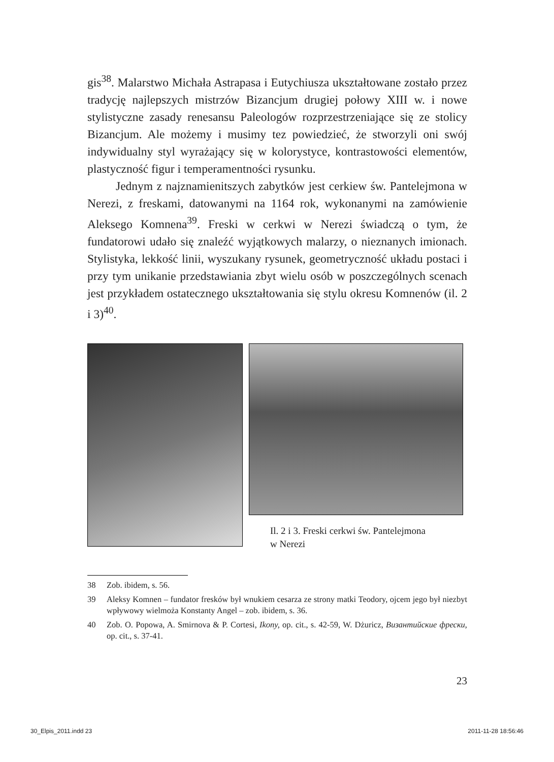gis<sup>38</sup>. Malarstwo Michała Astrapasa i Eutychiusza ukształtowane zostało przez tradycję najlepszych mistrzów Bizancjum drugiej połowy XIII w. i nowe stylistyczne zasady renesansu Paleologów rozprzestrzeniające się ze stolicy Bizancjum. Ale możemy i musimy tez powiedzieć, że stworzyli oni swój indywidualny styl wyrażający się w kolorystyce, kontrastowości elementów, plastyczność figur i temperamentności rysunku.
Jednym z najznamienitszych zabytków jest cerkiew św. Pantelejmona w Nerezi, z freskami, datowanymi na 1164 rok, wykonanymi na zamówienie Aleksego Komnena<sup>39</sup>. Freski w cerkwi w Nerezi świadczą o tym, że fundatorowi udało się znaleźć wyjątkowych malarzy, o nieznanych imionach. Stylistyka, lekkość linii, wyszukany rysunek, geometryczność układu postaci i przy tym unikanie przedstawiania zbyt wielu osób w poszczególnych scenach jest przykładem ostatecznego ukształtowania się stylu okresu Komnenów (il. 2 i 3)<sup>40</sup>.
Il. 2 i 3. Freski cerkwi św. Pantelejmona
w Nerezi
38 Zob. ibidem, s. 56.
39 Aleksy Komnen – fundator fresków był wnukiem cesarza ze strony matki Teodory, ojcem jego był niezbyt wpływowy wielmoża Konstanty Angel – zob. ibidem, s. 36.
40 Zob. O. Popowa, A. Smirnova & P. Cortesi, Ikony, op. cit., s. 42-59, W. Dżuricz, Византийские фрески, op. cit., s. 37-41.
23
30_Elpis_2011.indd 23 2011-11-28 18:56:46